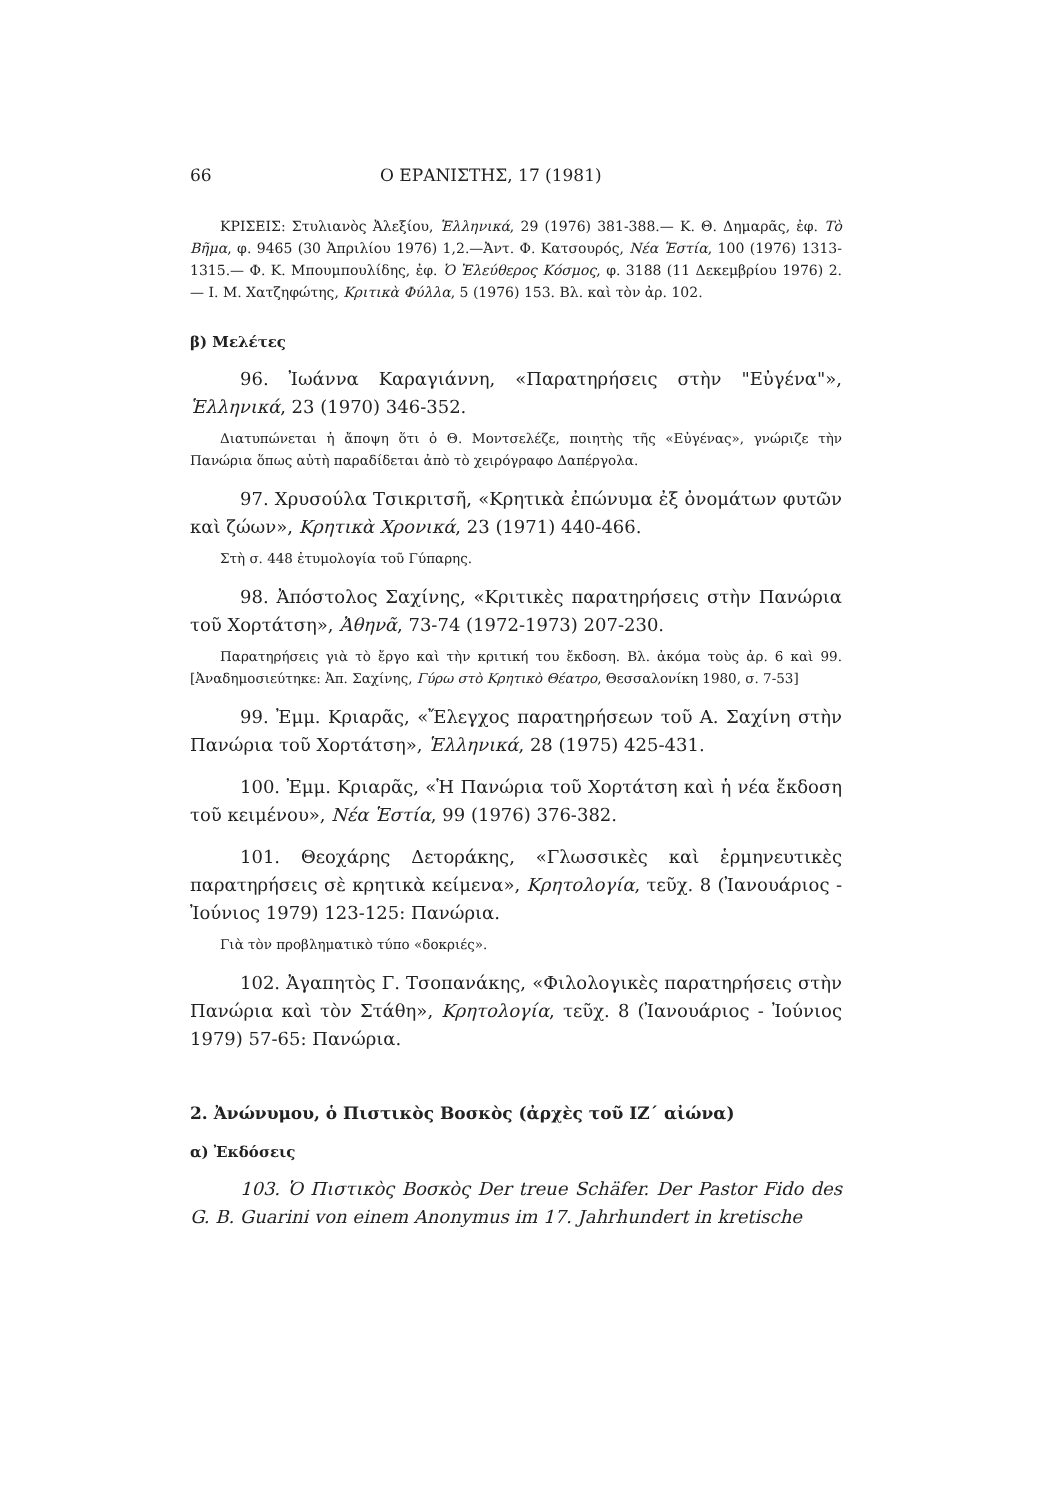66 Ο ΕΡΑΝΙΣΤΗΣ, 17 (1981)
ΚΡΙΣΕΙΣ: Στυλιανὸς Ἀλεξίου, Ἑλληνικά, 29 (1976) 381-388.— Κ. Θ. Δημαρᾶς, ἐφ. Τὸ Βῆμα, φ. 9465 (30 Ἀπριλίου 1976) 1,2.—Ἀντ. Φ. Κατσουρός, Νέα Ἑστία, 100 (1976) 1313-1315.— Φ. Κ. Μπουμπουλίδης, ἐφ. Ὁ Ἐλεύθερος Κόσμος, φ. 3188 (11 Δεκεμβρίου 1976) 2.— Ι. Μ. Χατζηφώτης, Κριτικὰ Φύλλα, 5 (1976) 153. Βλ. καὶ τὸν ἀρ. 102.
β) Μελέτες
96. Ἰωάννα Καραγιάννη, «Παρατηρήσεις στὴν "Εὐγένα"», Ἑλληνικά, 23 (1970) 346-352.
Διατυπώνεται ἡ ἄποψη ὅτι ὁ Θ. Μοντσελέζε, ποιητὴς τῆς «Εὐγένας», γνώριζε τὴν Πανώρια ὅπως αὐτὴ παραδίδεται ἀπὸ τὸ χειρόγραφο Δαπέργολα.
97. Χρυσούλα Τσικριτσῆ, «Κρητικὰ ἐπώνυμα ἐξ ὀνομάτων φυτῶν καὶ ζώων», Κρητικὰ Χρονικά, 23 (1971) 440-466.
Στὴ σ. 448 ἐτυμολογία τοῦ Γύπαρης.
98. Ἀπόστολος Σαχίνης, «Κριτικὲς παρατηρήσεις στὴν Πανώρια τοῦ Χορτάτση», Ἀθηνᾶ, 73-74 (1972-1973) 207-230.
Παρατηρήσεις γιὰ τὸ ἔργο καὶ τὴν κριτική του ἔκδοση. Βλ. ἀκόμα τοὺς ἀρ. 6 καὶ 99. [Ἀναδημοσιεύτηκε: Ἀπ. Σαχίνης, Γύρω στὸ Κρητικὸ Θέατρο, Θεσσαλονίκη 1980, σ. 7-53]
99. Ἐμμ. Κριαρᾶς, «Ἔλεγχος παρατηρήσεων τοῦ Α. Σαχίνη στὴν Πανώρια τοῦ Χορτάτση», Ἑλληνικά, 28 (1975) 425-431.
100. Ἐμμ. Κριαρᾶς, «Ἡ Πανώρια τοῦ Χορτάτση καὶ ἡ νέα ἔκδοση τοῦ κειμένου», Νέα Ἑστία, 99 (1976) 376-382.
101. Θεοχάρης Δετοράκης, «Γλωσσικὲς καὶ ἑρμηνευτικὲς παρατηρήσεις σὲ κρητικὰ κείμενα», Κρητολογία, τεῦχ. 8 (Ἰανουάριος - Ἰούνιος 1979) 123-125: Πανώρια.
Γιὰ τὸν προβληματικὸ τύπο «δοκριές».
102. Ἀγαπητὸς Γ. Τσοπανάκης, «Φιλολογικὲς παρατηρήσεις στὴν Πανώρια καὶ τὸν Στάθη», Κρητολογία, τεῦχ. 8 (Ἰανουάριος - Ἰούνιος 1979) 57-65: Πανώρια.
2. Ἀνώνυμου, ὁ Πιστικὸς Βοσκὸς (ἀρχὲς τοῦ ΙΖ΄ αἰώνα)
α) Ἐκδόσεις
103. Ὁ Πιστικὸς Βοσκὸς Der treue Schäfer. Der Pastor Fido des G. B. Guarini von einem Anonymus im 17. Jahrhundert in kretische